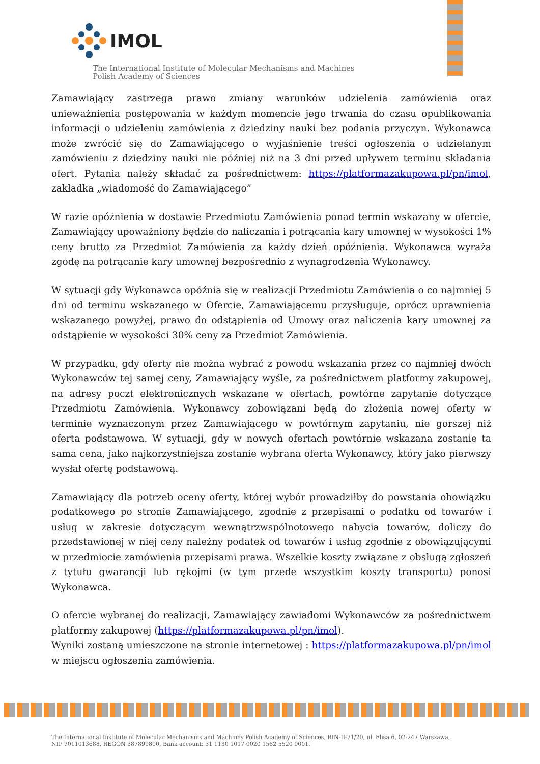IMOL
The International Institute of Molecular Mechanisms and Machines
Polish Academy of Sciences
Zamawiający zastrzega prawo zmiany warunków udzielenia zamówienia oraz unieważnienia postępowania w każdym momencie jego trwania do czasu opublikowania informacji o udzieleniu zamówienia z dziedziny nauki bez podania przyczyn. Wykonawca może zwrócić się do Zamawiającego o wyjaśnienie treści ogłoszenia o udzielanym zamówieniu z dziedziny nauki nie później niż na 3 dni przed upływem terminu składania ofert. Pytania należy składać za pośrednictwem: https://platformazakupowa.pl/pn/imol, zakładka „wiadomość do Zamawiającego”
W razie opóźnienia w dostawie Przedmiotu Zamówienia ponad termin wskazany w ofercie, Zamawiający upoważniony będzie do naliczania i potrącania kary umownej w wysokości 1% ceny brutto za Przedmiot Zamówienia za każdy dzień opóźnienia. Wykonawca wyraża zgodę na potrącanie kary umownej bezpośrednio z wynagrodzenia Wykonawcy.
W sytuacji gdy Wykonawca opóźnia się w realizacji Przedmiotu Zamówienia o co najmniej 5 dni od terminu wskazanego w Ofercie, Zamawiającemu przysługuje, oprócz uprawnienia wskazanego powyżej, prawo do odstąpienia od Umowy oraz naliczenia kary umownej za odstąpienie w wysokości 30% ceny za Przedmiot Zamówienia.
W przypadku, gdy oferty nie można wybrać z powodu wskazania przez co najmniej dwóch Wykonawców tej samej ceny, Zamawiający wyśle, za pośrednictwem platformy zakupowej, na adresy poczt elektronicznych wskazane w ofertach, powtórne zapytanie dotyczące Przedmiotu Zamówienia. Wykonawcy zobowiązani będą do złożenia nowej oferty w terminie wyznaczonym przez Zamawiającego w powtórnym zapytaniu, nie gorszej niż oferta podstawowa. W sytuacji, gdy w nowych ofertach powtórnie wskazana zostanie ta sama cena, jako najkorzystniejsza zostanie wybrana oferta Wykonawcy, który jako pierwszy wysłał ofertę podstawową.
Zamawiający dla potrzeb oceny oferty, której wybór prowadziłby do powstania obowiązku podatkowego po stronie Zamawiającego, zgodnie z przepisami o podatku od towarów i usług w zakresie dotyczącym wewnątrzwspólnotowego nabycia towarów, doliczy do przedstawionej w niej ceny należny podatek od towarów i usług zgodnie z obowiązującymi w przedmiocie zamówienia przepisami prawa. Wszelkie koszty związane z obsługą zgłoszeń z tytułu gwarancji lub rękojmi (w tym przede wszystkim koszty transportu) ponosi Wykonawca.
O ofercie wybranej do realizacji, Zamawiający zawiadomi Wykonawców za pośrednictwem platformy zakupowej (https://platformazakupowa.pl/pn/imol).
Wyniki zostaną umieszczone na stronie internetowej : https://platformazakupowa.pl/pn/imol w miejscu ogłoszenia zamówienia.
The International Institute of Molecular Mechanisms and Machines Polish Academy of Sciences, RIN-II-71/20, ul. Flisa 6, 02-247 Warszawa,
NIP 7011013688, REGON 387899800, Bank account: 31 1130 1017 0020 1582 5520 0001.